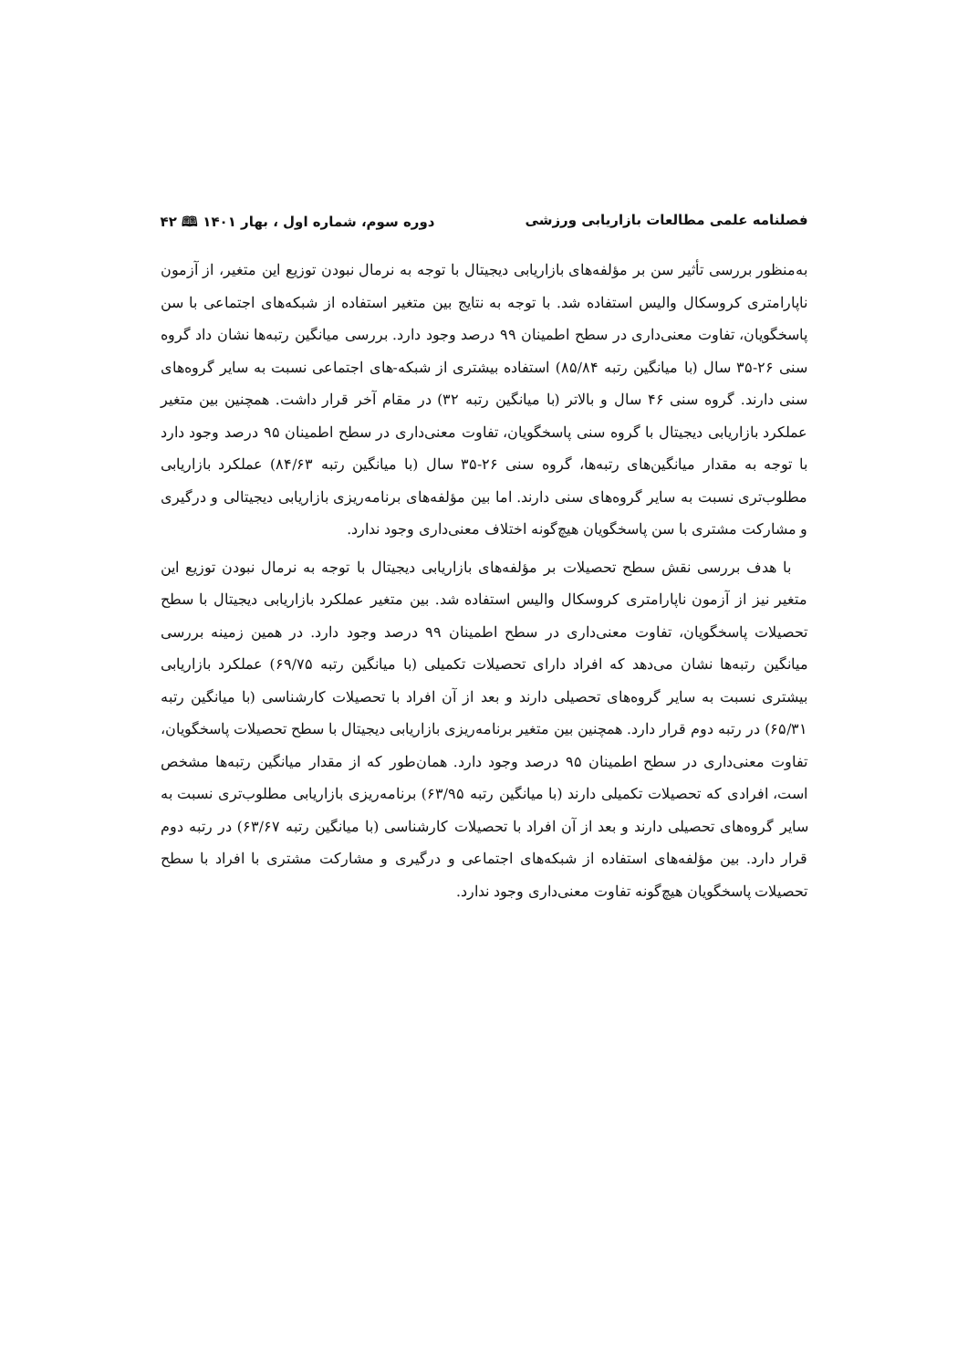فصلنامه علمی مطالعات بازاریابی ورزشی دوره سوم، شماره اول ، بهار ۱۴۰۱ 🕮 ۴۲
به‌منظور بررسی تأثیر سن بر مؤلفه‌های بازاریابی دیجیتال با توجه به نرمال نبودن توزیع این متغیر، از آزمون ناپارامتری کروسکال والیس استفاده شد. با توجه به نتایج بین متغیر استفاده از شبکه‌های اجتماعی با سن پاسخگویان، تفاوت معنی‌داری در سطح اطمینان ۹۹ درصد وجود دارد. بررسی میانگین رتبه‌ها نشان داد گروه سنی ۲۶-۳۵ سال (با میانگین رتبه ۸۵/۸۴) استفاده بیشتری از شبکه-های اجتماعی نسبت به سایر گروه‌های سنی دارند. گروه سنی ۴۶ سال و بالاتر (با میانگین رتبه ۳۲) در مقام آخر قرار داشت. همچنین بین متغیر عملکرد بازاریابی دیجیتال با گروه سنی پاسخگویان، تفاوت معنی‌داری در سطح اطمینان ۹۵ درصد وجود دارد با توجه به مقدار میانگین‌های رتبه‌ها، گروه سنی ۲۶-۳۵ سال (با میانگین رتبه ۸۴/۶۳) عملکرد بازاریابی مطلوب‌تری نسبت به سایر گروه‌های سنی دارند. اما بین مؤلفه‌های برنامه‌ریزی بازاریابی دیجیتالی و درگیری و مشارکت مشتری با سن پاسخگویان هیچ‌گونه اختلاف معنی‌داری وجود ندارد.
با هدف بررسی نقش سطح تحصیلات بر مؤلفه‌های بازاریابی دیجیتال با توجه به نرمال نبودن توزیع این متغیر نیز از آزمون ناپارامتری کروسکال والیس استفاده شد. بین متغیر عملکرد بازاریابی دیجیتال با سطح تحصیلات پاسخگویان، تفاوت معنی‌داری در سطح اطمینان ۹۹ درصد وجود دارد. در همین زمینه بررسی میانگین رتبه‌ها نشان می‌دهد که افراد دارای تحصیلات تکمیلی (با میانگین رتبه ۶۹/۷۵) عملکرد بازاریابی بیشتری نسبت به سایر گروه‌های تحصیلی دارند و بعد از آن افراد با تحصیلات کارشناسی (با میانگین رتبه ۶۵/۳۱) در رتبه دوم قرار دارد. همچنین بین متغیر برنامه‌ریزی بازاریابی دیجیتال با سطح تحصیلات پاسخگویان، تفاوت معنی‌داری در سطح اطمینان ۹۵ درصد وجود دارد. همان‌طور که از مقدار میانگین رتبه‌ها مشخص است، افرادی که تحصیلات تکمیلی دارند (با میانگین رتبه ۶۳/۹۵) برنامه‌ریزی بازاریابی مطلوب‌تری نسبت به سایر گروه‌های تحصیلی دارند و بعد از آن افراد با تحصیلات کارشناسی (با میانگین رتبه ۶۳/۶۷) در رتبه دوم قرار دارد. بین مؤلفه‌های استفاده از شبکه‌های اجتماعی و درگیری و مشارکت مشتری با افراد با سطح تحصیلات پاسخگویان هیچ‌گونه تفاوت معنی‌داری وجود ندارد.